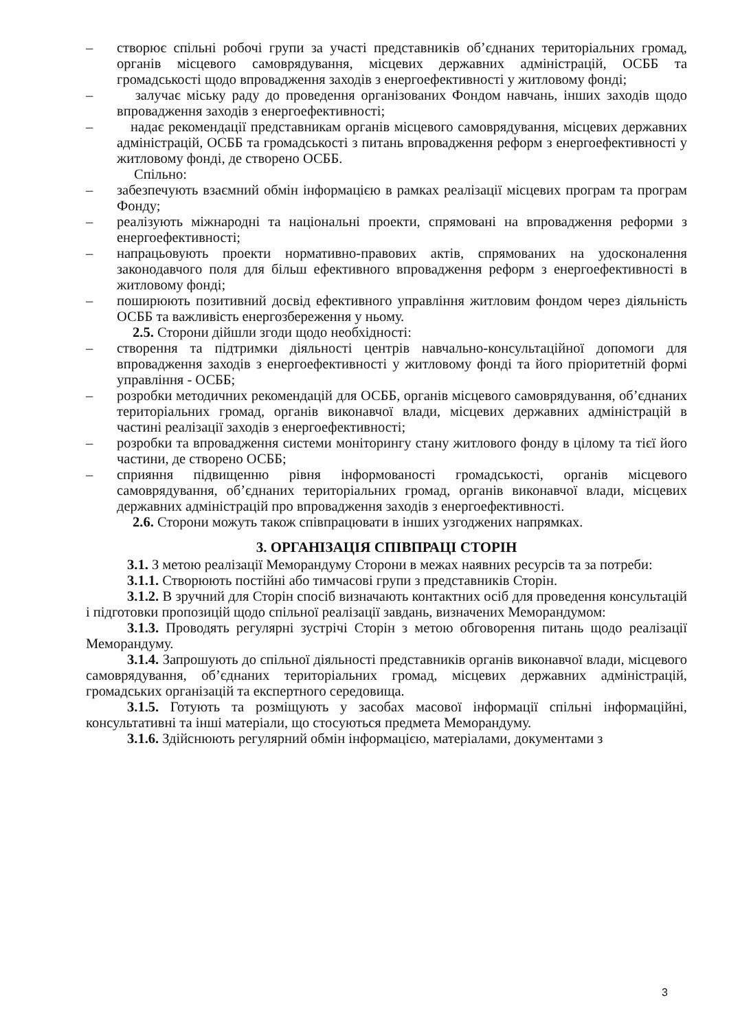– створює спільні робочі групи за участі представників об’єднаних територіальних громад, органів місцевого самоврядування, місцевих державних адміністрацій, ОСББ та громадськості щодо впровадження заходів з енергоефективності у житловому фонді;
– залучає міську раду до проведення організованих Фондом навчань, інших заходів щодо впровадження заходів з енергоефективності;
– надає рекомендації представникам органів місцевого самоврядування, місцевих державних адміністрацій, ОСББ та громадськості з питань впровадження реформ з енергоефективності у житловому фонді, де створено ОСББ.
Спільно:
– забезпечують взаємний обмін інформацією в рамках реалізації місцевих програм та програм Фонду;
– реалізують міжнародні та національні проекти, спрямовані на впровадження реформи з енергоефективності;
– напрацьовують проекти нормативно-правових актів, спрямованих на удосконалення законодавчого поля для більш ефективного впровадження реформ з енергоефективності в житловому фонді;
– поширюють позитивний досвід ефективного управління житловим фондом через діяльність ОСББ та важливість енергозбереження у ньому.
2.5. Сторони дійшли згоди щодо необхідності:
– створення та підтримки діяльності центрів навчально-консультаційної допомоги для впровадження заходів з енергоефективності у житловому фонді та його пріоритетній формі управління - ОСББ;
– розробки методичних рекомендацій для ОСББ, органів місцевого самоврядування, об’єднаних територіальних громад, органів виконавчої влади, місцевих державних адміністрацій в частині реалізації заходів з енергоефективності;
– розробки та впровадження системи моніторингу стану житлового фонду в цілому та тієї його частини, де створено ОСББ;
– сприяння підвищенню рівня інформованості громадськості, органів місцевого самоврядування, об’єднаних територіальних громад, органів виконавчої влади, місцевих державних адміністрацій про впровадження заходів з енергоефективності.
2.6. Сторони можуть також співпрацювати в інших узгоджених напрямках.
3. ОРГАНІЗАЦІЯ СПІВПРАЦІ СТОРІН
3.1. З метою реалізації Меморандуму Сторони в межах наявних ресурсів та за потреби:
3.1.1. Створюють постійні або тимчасові групи з представників Сторін.
3.1.2. В зручний для Сторін спосіб визначають контактних осіб для проведення консультацій і підготовки пропозицій щодо спільної реалізації завдань, визначених Меморандумом:
3.1.3. Проводять регулярні зустрічі Сторін з метою обговорення питань щодо реалізації Меморандуму.
3.1.4. Запрошують до спільної діяльності представників органів виконавчої влади, місцевого самоврядування, об’єднаних територіальних громад, місцевих державних адміністрацій, громадських організацій та експертного середовища.
3.1.5. Готують та розміщують у засобах масової інформації спільні інформаційні, консультативні та інші матеріали, що стосуються предмета Меморандуму.
3.1.6. Здійснюють регулярний обмін інформацією, матеріалами, документами з
3